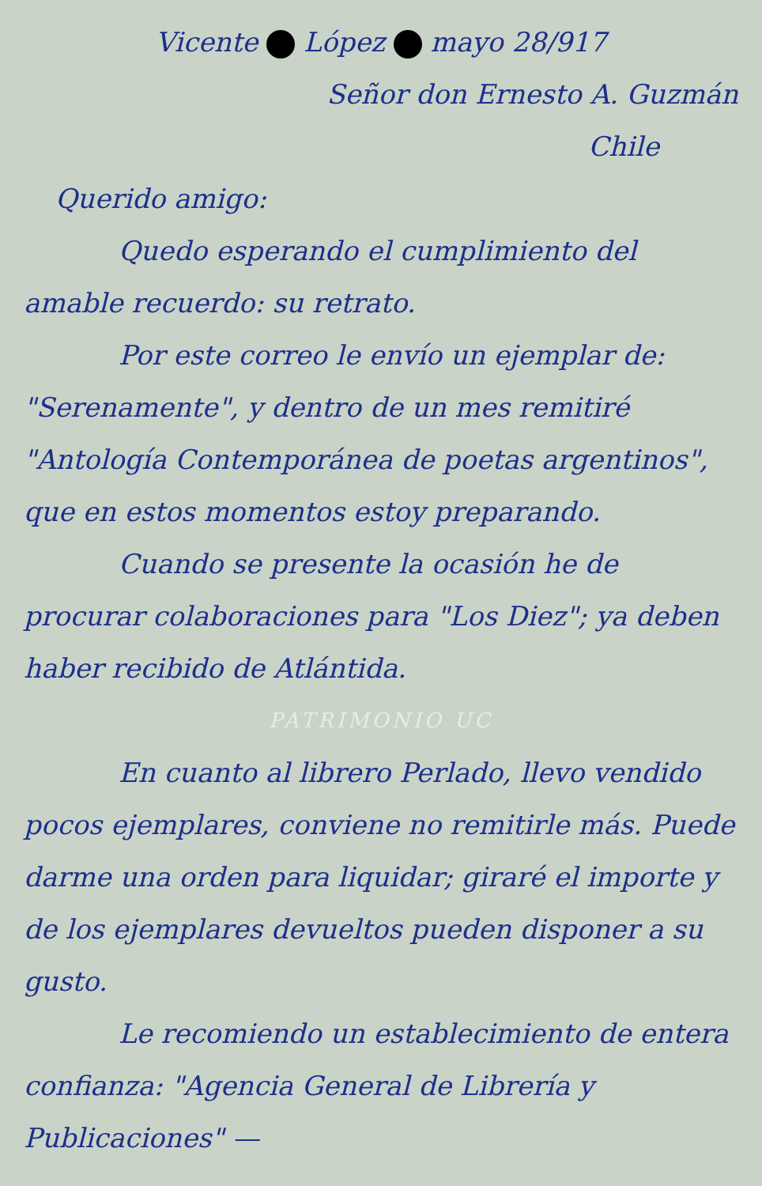Vicente López mayo 28/917
Señor don Ernesto A. Guzmán
Chile
Querido amigo:
Quedo esperando el cumplimiento del amable recuerdo: su retrato.
Por este correo le envío un ejemplar de: "Serenamente", y dentro de un mes remitiré "Antología Contemporánea de poetas argentinos", que en estos momentos estoy preparando.
Cuando se presente la ocasión he de procurar colaboraciones para "Los Diez"; ya deben haber recibido de Atlántida.
PATRIMONIO UC
En cuanto al librero Perlado, llevo vendido pocos ejemplares, conviene no remitirle más. Puede darme una orden para liquidar; giraré el importe y de los ejemplares devueltos pueden disponer a su gusto.
Le recomiendo un establecimiento de entera confianza: "Agencia General de Librería y Publicaciones" —